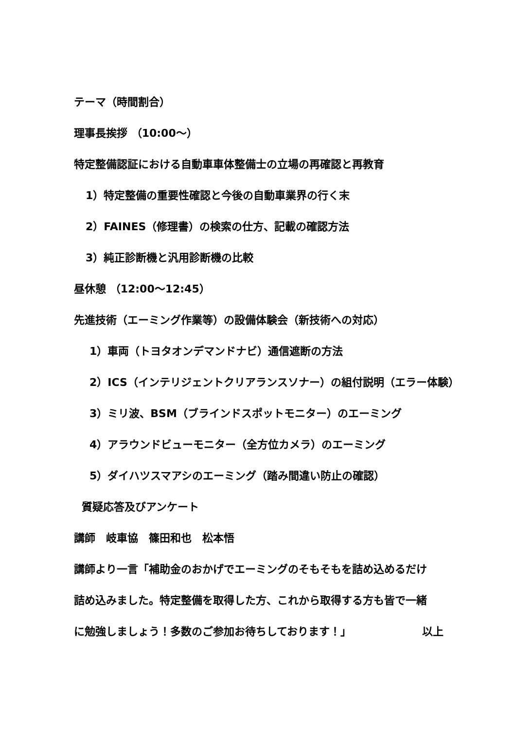テーマ（時間割合）
理事長挨拶 （10:00～）
特定整備認証における自動車車体整備士の立場の再確認と再教育
1）特定整備の重要性確認と今後の自動車業界の行く末
2）FAINES（修理書）の検索の仕方、記載の確認方法
3）純正診断機と汎用診断機の比較
昼休憩 （12:00～12:45）
先進技術（エーミング作業等）の設備体験会（新技術への対応）
1）車両（トヨタオンデマンドナビ）通信遮断の方法
2）ICS（インテリジェントクリアランスソナー）の組付説明（エラー体験）
3）ミリ波、BSM（ブラインドスポットモニター）のエーミング
4）アラウンドビューモニター（全方位カメラ）のエーミング
5）ダイハツスマアシのエーミング（踏み間違い防止の確認）
質疑応答及びアンケート
講師　岐車協　篠田和也　松本悟
講師より一言「補助金のおかげでエーミングのそもそもを詰め込めるだけ
詰め込みました。特定整備を取得した方、これから取得する方も皆で一緒
に勉強しましょう！多数のご参加お待ちしております！」 以上